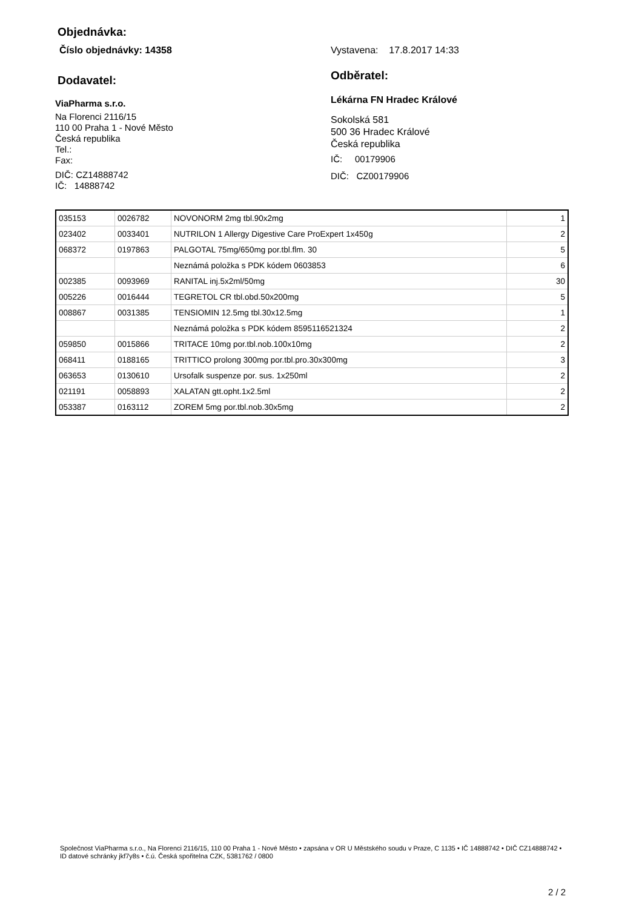Objednávka:
Číslo objednávky: 14358 Vystavena: 17.8.2017 14:33
Dodavatel:
ViaPharma s.r.o.
Na Florenci 2116/15
110 00 Praha 1 - Nové Město
Česká republika
Tel.:
Fax:
DIČ: CZ14888742
IČ: 14888742
Odběratel:
Lékárna FN Hradec Králové
Sokolská 581
500 36 Hradec Králové
Česká republika
IČ: 00179906
DIČ: CZ00179906
| 035153 | 0026782 | NOVONORM 2mg tbl.90x2mg | 1 |
| 023402 | 0033401 | NUTRILON 1 Allergy Digestive Care ProExpert 1x450g | 2 |
| 068372 | 0197863 | PALGOTAL 75mg/650mg por.tbl.flm. 30 | 5 |
| | | Neznámá položka s PDK kódem 0603853 | 6 |
| 002385 | 0093969 | RANITAL inj.5x2ml/50mg | 30 |
| 005226 | 0016444 | TEGRETOL CR tbl.obd.50x200mg | 5 |
| 008867 | 0031385 | TENSIOMIN 12.5mg tbl.30x12.5mg | 1 |
| | | Neznámá položka s PDK kódem 8595116521324 | 2 |
| 059850 | 0015866 | TRITACE 10mg por.tbl.nob.100x10mg | 2 |
| 068411 | 0188165 | TRITTICO prolong 300mg por.tbl.pro.30x300mg | 3 |
| 063653 | 0130610 | Ursofalk suspenze por. sus. 1x250ml | 2 |
| 021191 | 0058893 | XALATAN gtt.opht.1x2.5ml | 2 |
| 053387 | 0163112 | ZOREM 5mg por.tbl.nob.30x5mg | 2 |
Společnost ViaPharma s.r.o., Na Florenci 2116/15, 110 00 Praha 1 - Nové Město • zapsána v OR U Městského soudu v Praze, C 1135 • IČ 14888742 • DIČ CZ14888742 • ID datové schránky jkf7y8s • č.ú. Česká spořitelna CZK, 5381762 / 0800
2 / 2